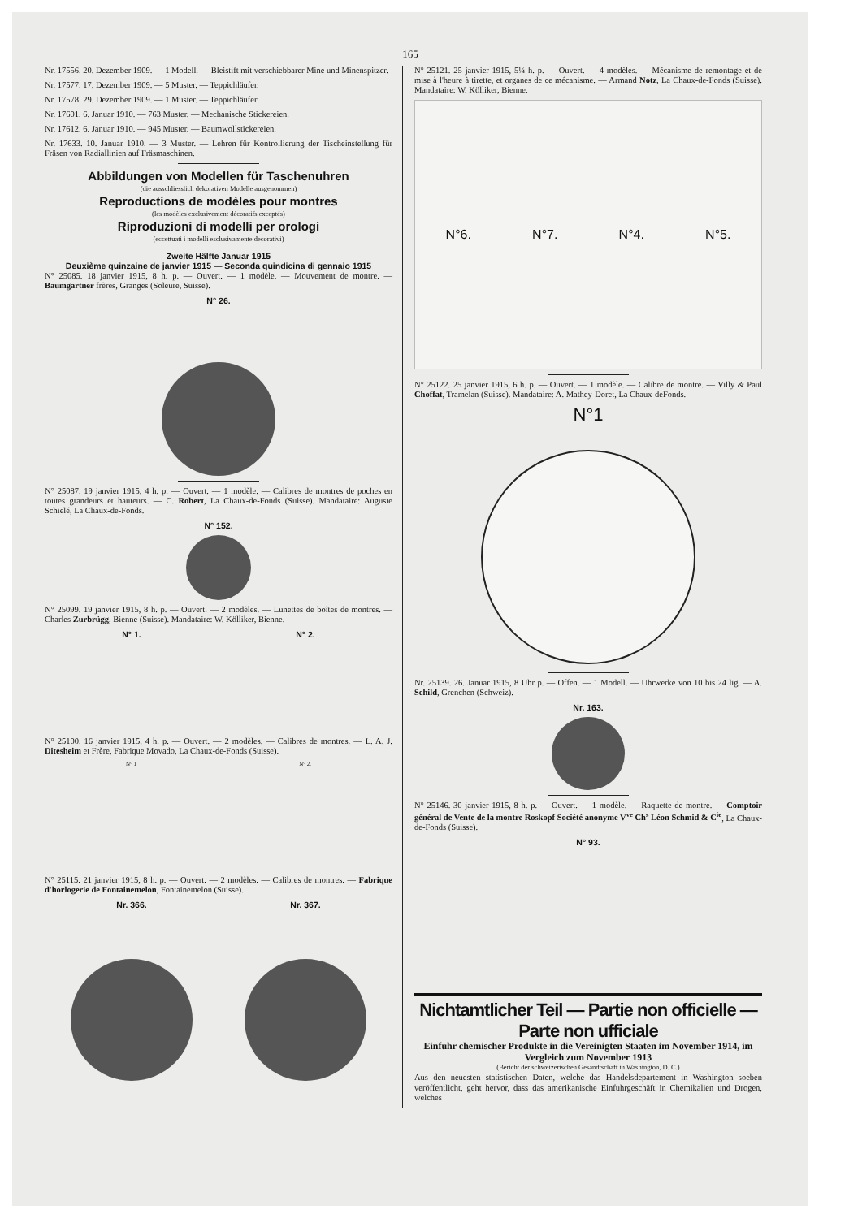165
Nr. 17556. 20. Dezember 1909. — 1 Modell. — Bleistift mit verschiebbarer Mine und Minenspitzer.
Nr. 17577. 17. Dezember 1909. — 5 Muster. — Teppichläufer.
Nr. 17578. 29. Dezember 1909. — 1 Muster. — Teppichläufer.
Nr. 17601. 6. Januar 1910. — 763 Muster. — Mechanische Stickereien.
Nr. 17612. 6. Januar 1910. — 945 Muster. — Baumwollstickereien.
Nr. 17633. 10. Januar 1910. — 3 Muster. — Lehren für Kontrollierung der Tischeinstellung für Fräsen von Radiallinien auf Fräsmaschinen.
Abbildungen von Modellen für Taschenuhren
(die ausschliesslich dekorativen Modelle ausgenommen)
Reproductions de modèles pour montres
(les modèles exclusivement décoratifs exceptés)
Riproduzioni di modelli per orologi
(eccettuati i modelli esclusivamente decorativi)
Zweite Hälfte Januar 1915
Deuxième quinzaine de janvier 1915 — Seconda quindicina di gennaio 1915
N° 25085. 18 janvier 1915, 8 h. p. — Ouvert. — 1 modèle. — Mouvement de montre. — Baumgartner frères, Granges (Soleure, Suisse).
N° 26.
N° 25087. 19 janvier 1915, 4 h. p. — Ouvert. — 1 modèle. — Calibres de montres de poches en toutes grandeurs et hauteurs. — C. Robert, La Chaux-de-Fonds (Suisse). Mandataire: Auguste Schielé, La Chaux-de-Fonds.
N° 152.
N° 25099. 19 janvier 1915, 8 h. p. — Ouvert. — 2 modèles. — Lunettes de boîtes de montres. — Charles Zurbrügg, Bienne (Suisse). Mandataire: W. Kölliker, Bienne.
N° 1. N° 2.
N° 25100. 16 janvier 1915, 4 h. p. — Ouvert. — 2 modèles. — Calibres de montres. — L. A. J. Ditesheim et Frère, Fabrique Movado, La Chaux-de-Fonds (Suisse).
N° 1 N° 2.
N° 25115. 21 janvier 1915, 8 h. p. — Ouvert. — 2 modèles. — Calibres de montres. — Fabrique d'horlogerie de Fontainemelon, Fontainemelon (Suisse).
Nr. 366. Nr. 367.
N° 25121. 25 janvier 1915, 5¼ h. p. — Ouvert. — 4 modèles. — Mécanisme de remontage et de mise à l'heure à tirette, et organes de ce mécanisme. — Armand Notz, La Chaux-de-Fonds (Suisse). Mandataire: W. Kölliker, Bienne.
N°6. N°7. N°4. N°5.
N° 25122. 25 janvier 1915, 6 h. p. — Ouvert. — 1 modèle. — Calibre de montre. — Villy & Paul Choffat, Tramelan (Suisse). Mandataire: A. Mathey-Doret, La Chaux-deFonds.
N°1
Nr. 25139. 26. Januar 1915, 8 Uhr p. — Offen. — 1 Modell. — Uhrwerke von 10 bis 24 lig. — A. Schild, Grenchen (Schweiz).
Nr. 163.
N° 25146. 30 janvier 1915, 8 h. p. — Ouvert. — 1 modèle. — Raquette de montre. — Comptoir général de Vente de la montre Roskopf Société anonyme V<sup>ve</sup> Ch<sup>s</sup> Léon Schmid & C<sup>ie</sup>, La Chaux-de-Fonds (Suisse).
N° 93.
Nichtamtlicher Teil — Partie non officielle — Parte non ufficiale
Einfuhr chemischer Produkte in die Vereinigten Staaten im November 1914, im Vergleich zum November 1913
(Bericht der schweizerischen Gesandtschaft in Washington, D. C.)
Aus den neuesten statistischen Daten, welche das Handelsdepartement in Washington soeben veröffentlicht, geht hervor, dass das amerikanische Einfuhrgeschäft in Chemikalien und Drogen, welches